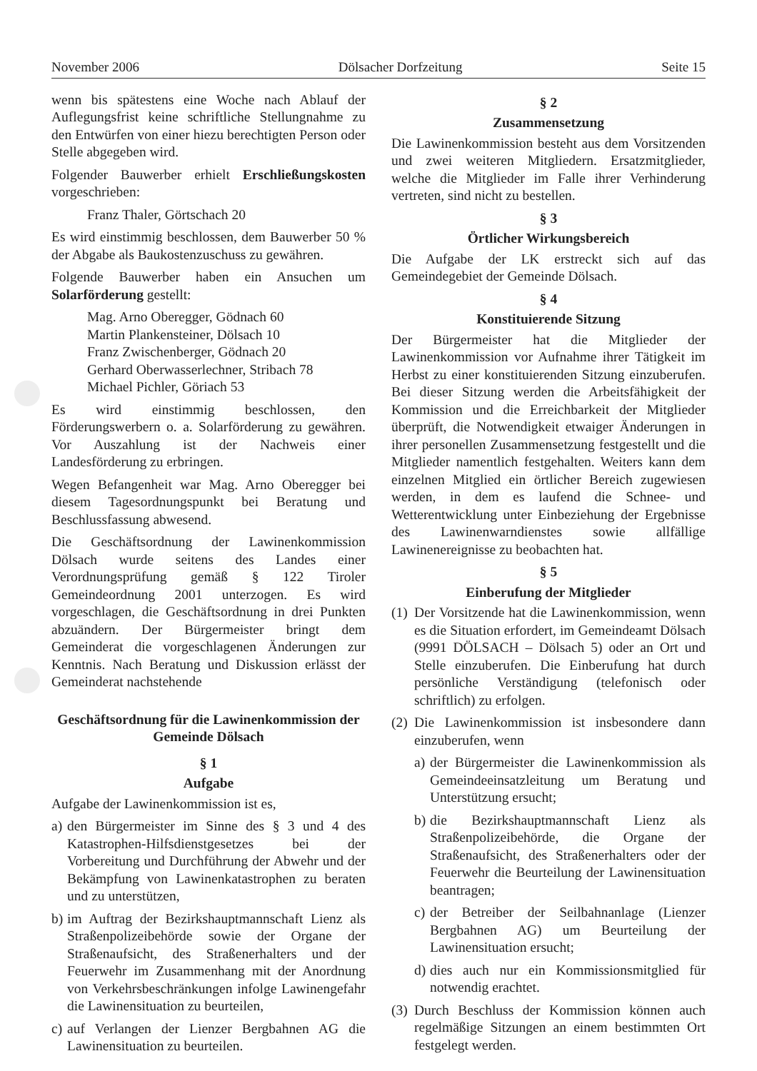November 2006 Dölsacher Dorfzeitung Seite 15
wenn bis spätestens eine Woche nach Ablauf der Auflegungsfrist keine schriftliche Stellungnahme zu den Entwürfen von einer hiezu berechtigten Person oder Stelle abgegeben wird.
Folgender Bauwerber erhielt Erschließungskosten vorgeschrieben:
Franz Thaler, Görtschach 20
Es wird einstimmig beschlossen, dem Bauwerber 50 % der Abgabe als Baukostenzuschuss zu gewähren.
Folgende Bauwerber haben ein Ansuchen um Solarförderung gestellt:
Mag. Arno Oberegger, Gödnach 60
Martin Plankensteiner, Dölsach 10
Franz Zwischenberger, Gödnach 20
Gerhard Oberwasserlechner, Stribach 78
Michael Pichler, Göriach 53
Es wird einstimmig beschlossen, den Förderungswerbern o. a. Solarförderung zu gewähren. Vor Auszahlung ist der Nachweis einer Landesförderung zu erbringen.
Wegen Befangenheit war Mag. Arno Oberegger bei diesem Tagesordnungspunkt bei Beratung und Beschlussfassung abwesend.
Die Geschäftsordnung der Lawinenkommission Dölsach wurde seitens des Landes einer Verordnungsprüfung gemäß § 122 Tiroler Gemeindeordnung 2001 unterzogen. Es wird vorgeschlagen, die Geschäftsordnung in drei Punkten abzuändern. Der Bürgermeister bringt dem Gemeinderat die vorgeschlagenen Änderungen zur Kenntnis. Nach Beratung und Diskussion erlässt der Gemeinderat nachstehende
Geschäftsordnung für die Lawinenkommission der Gemeinde Dölsach
§ 1
Aufgabe
Aufgabe der Lawinenkommission ist es,
a) den Bürgermeister im Sinne des § 3 und 4 des Katastrophen-Hilfsdienstgesetzes bei der Vorbereitung und Durchführung der Abwehr und der Bekämpfung von Lawinenkatastrophen zu beraten und zu unterstützen,
b) im Auftrag der Bezirkshauptmannschaft Lienz als Straßenpolizeibehörde sowie der Organe der Straßenaufsicht, des Straßenerhalters und der Feuerwehr im Zusammenhang mit der Anordnung von Verkehrsbeschränkungen infolge Lawinengefahr die Lawinensituation zu beurteilen,
c) auf Verlangen der Lienzer Bergbahnen AG die Lawinensituation zu beurteilen.
§ 2
Zusammensetzung
Die Lawinenkommission besteht aus dem Vorsitzenden und zwei weiteren Mitgliedern. Ersatzmitglieder, welche die Mitglieder im Falle ihrer Verhinderung vertreten, sind nicht zu bestellen.
§ 3
Örtlicher Wirkungsbereich
Die Aufgabe der LK erstreckt sich auf das Gemeindegebiet der Gemeinde Dölsach.
§ 4
Konstituierende Sitzung
Der Bürgermeister hat die Mitglieder der Lawinenkommission vor Aufnahme ihrer Tätigkeit im Herbst zu einer konstituierenden Sitzung einzuberufen. Bei dieser Sitzung werden die Arbeitsfähigkeit der Kommission und die Erreichbarkeit der Mitglieder überprüft, die Notwendigkeit etwaiger Änderungen in ihrer personellen Zusammensetzung festgestellt und die Mitglieder namentlich festgehalten. Weiters kann dem einzelnen Mitglied ein örtlicher Bereich zugewiesen werden, in dem es laufend die Schnee- und Wetterentwicklung unter Einbeziehung der Ergebnisse des Lawinenwarndienstes sowie allfällige Lawinenereignisse zu beobachten hat.
§ 5
Einberufung der Mitglieder
(1) Der Vorsitzende hat die Lawinenkommission, wenn es die Situation erfordert, im Gemeindeamt Dölsach (9991 DÖLSACH – Dölsach 5) oder an Ort und Stelle einzuberufen. Die Einberufung hat durch persönliche Verständigung (telefonisch oder schriftlich) zu erfolgen.
(2) Die Lawinenkommission ist insbesondere dann einzuberufen, wenn
a) der Bürgermeister die Lawinenkommission als Gemeindeeinsatzleitung um Beratung und Unterstützung ersucht;
b) die Bezirkshauptmannschaft Lienz als Straßenpolizeibehörde, die Organe der Straßenaufsicht, des Straßenerhalters oder der Feuerwehr die Beurteilung der Lawinensituation beantragen;
c) der Betreiber der Seilbahnanlage (Lienzer Bergbahnen AG) um Beurteilung der Lawinensituation ersucht;
d) dies auch nur ein Kommissionsmitglied für notwendig erachtet.
(3) Durch Beschluss der Kommission können auch regelmäßige Sitzungen an einem bestimmten Ort festgelegt werden.